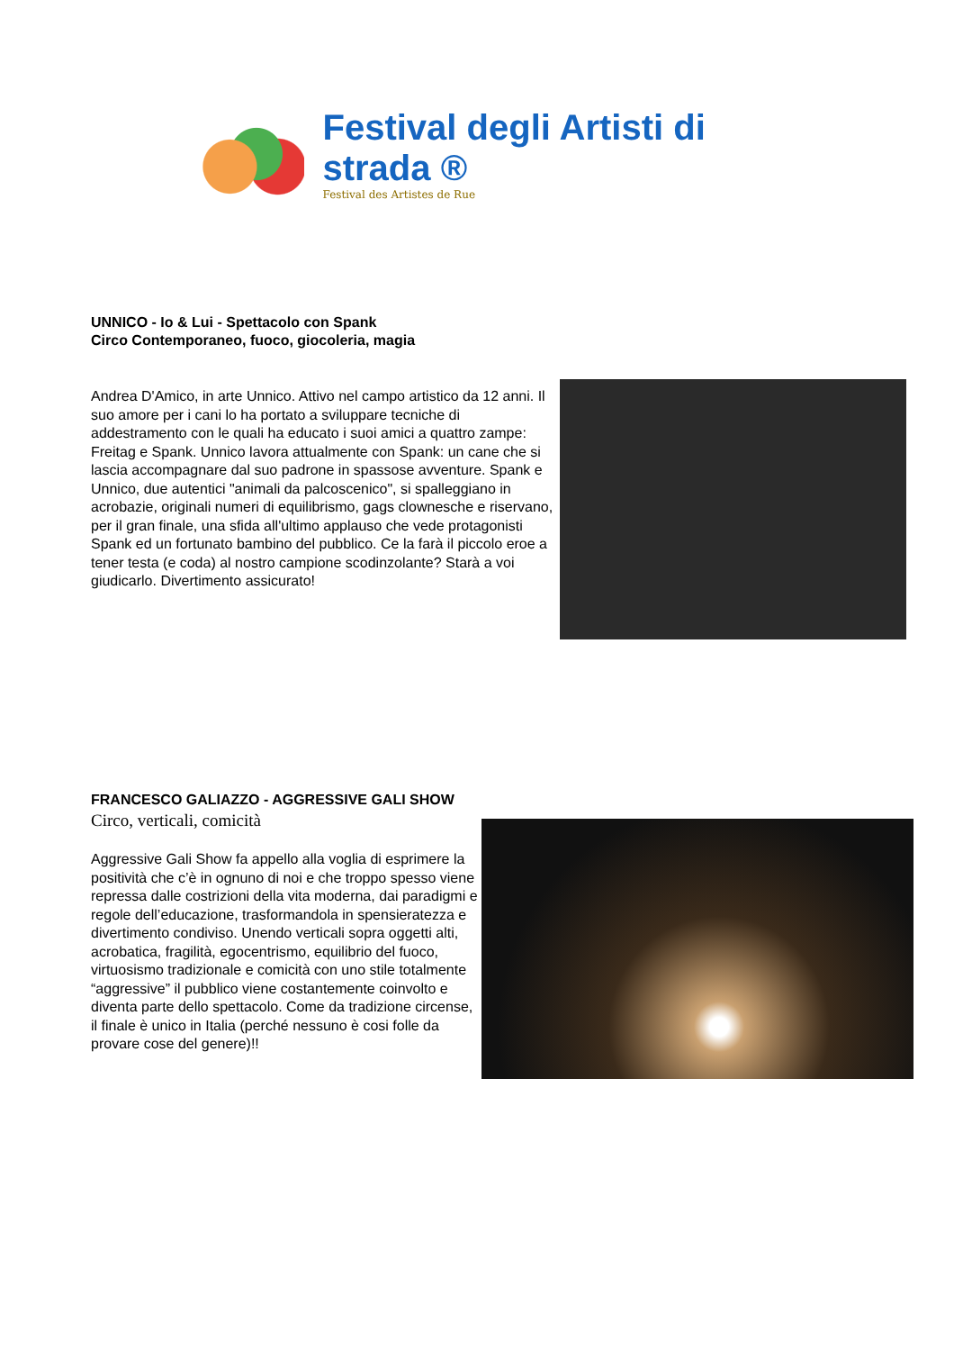Festival degli Artisti di strada ®
Festival des Artistes de Rue
UNNICO - Io & Lui - Spettacolo con Spank
Circo Contemporaneo, fuoco, giocoleria, magia
Andrea D'Amico, in arte Unnico. Attivo nel campo artistico da 12 anni. Il suo amore per i cani lo ha portato a sviluppare tecniche di addestramento con le quali ha educato i suoi amici a quattro zampe: Freitag e Spank. Unnico lavora attualmente con Spank: un cane che si lascia accompagnare dal suo padrone in spassose avventure. Spank e Unnico, due autentici "animali da palcoscenico", si spalleggiano in acrobazie, originali numeri di equilibrismo, gags clownesche e riservano, per il gran finale, una sfida all'ultimo applauso che vede protagonisti Spank ed un fortunato bambino del pubblico. Ce la farà il piccolo eroe a tener testa (e coda) al nostro campione scodinzolante? Starà a voi giudicarlo. Divertimento assicurato!
FRANCESCO GALIAZZO - AGGRESSIVE GALI SHOW
Circo, verticali, comicità
Aggressive Gali Show fa appello alla voglia di esprimere la positività che c’è in ognuno di noi e che troppo spesso viene repressa dalle costrizioni della vita moderna, dai paradigmi e regole dell’educazione, trasformandola in spensieratezza e divertimento condiviso. Unendo verticali sopra oggetti alti, acrobatica, fragilità, egocentrismo, equilibrio del fuoco, virtuosismo tradizionale e comicità con uno stile totalmente “aggressive” il pubblico viene costantemente coinvolto e diventa parte dello spettacolo. Come da tradizione circense, il finale è unico in Italia (perché nessuno è cosi folle da provare cose del genere)!!